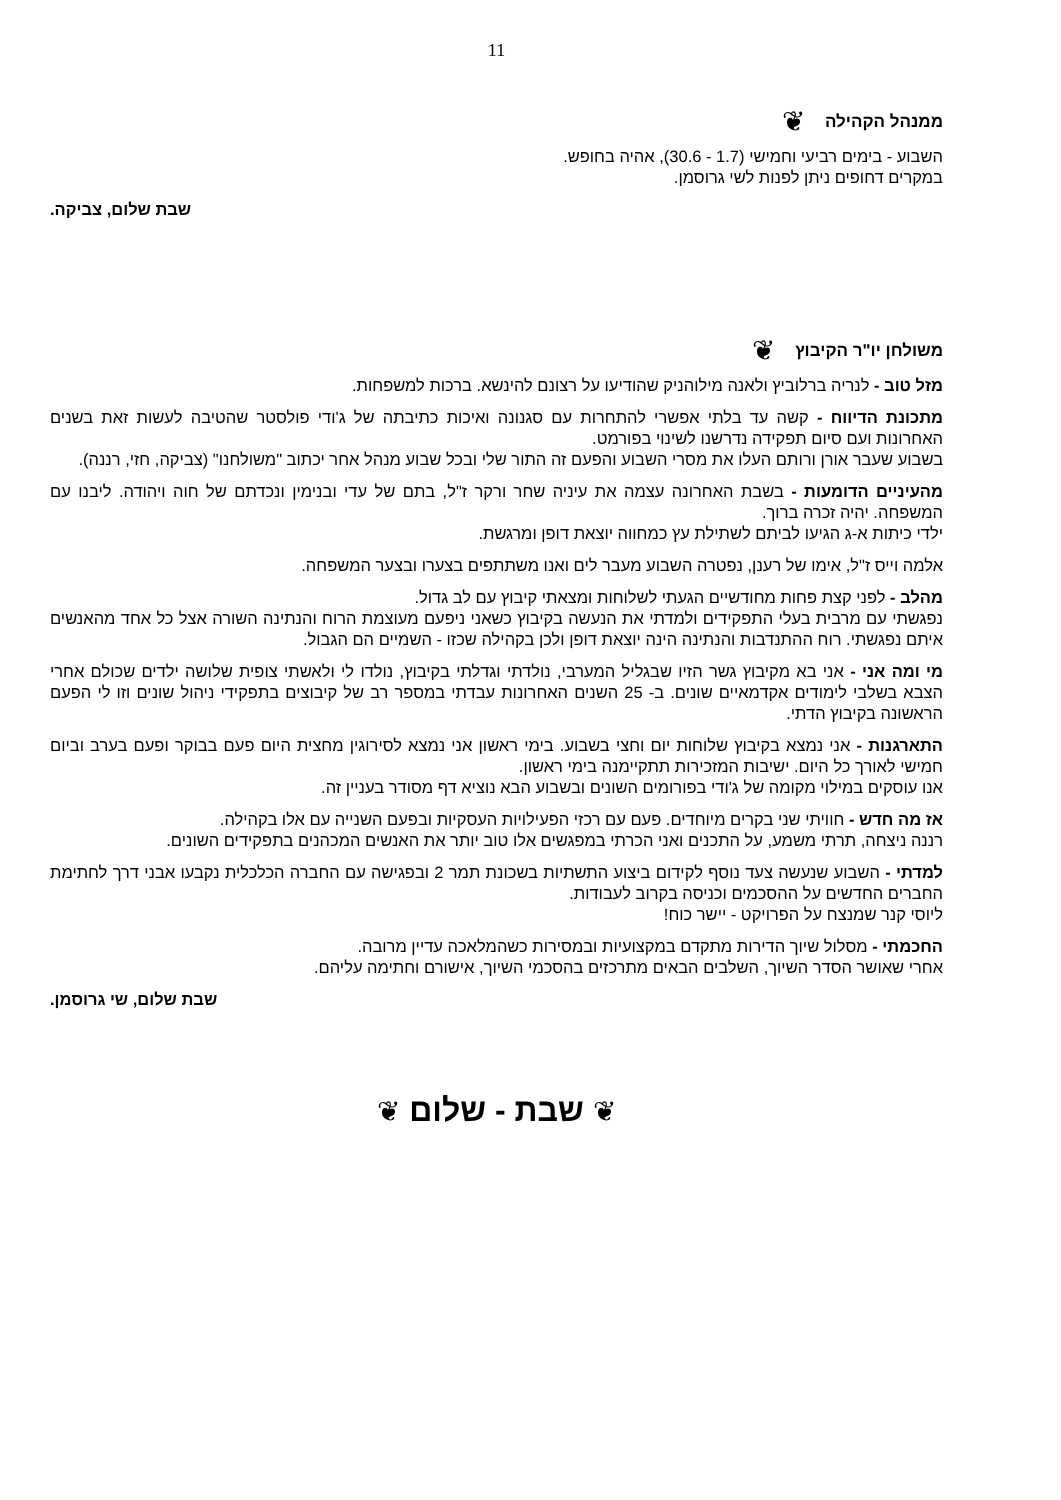11
ממנהל הקהילה ❦
השבוע - בימים רביעי וחמישי (1.7 - 30.6), אהיה בחופש.
במקרים דחופים ניתן לפנות לשי גרוסמן.
שבת שלום, צביקה.
משולחן יו"ר הקיבוץ ❦
מזל טוב - לנריה ברלוביץ ולאנה מילוהניק שהודיעו על רצונם להינשא. ברכות למשפחות.
מתכונת הדיווח - קשה עד בלתי אפשרי להתחרות עם סגנונה ואיכות כתיבתה של ג'ודי פולסטר שהטיבה לעשות זאת בשנים האחרונות ועם סיום תפקידה נדרשנו לשינוי בפורמט.
בשבוע שעבר אורן ורותם העלו את מסרי השבוע והפעם זה התור שלי ובכל שבוע מנהל אחר יכתוב "משולחנו" (צביקה, חזי, רננה).
מהעיניים הדומעות - בשבת האחרונה עצמה את עיניה שחר ורקר ז"ל, בתם של עדי ובנימין ונכדתם של חוה ויהודה. ליבנו עם המשפחה. יהיה זכרה ברוך.
ילדי כיתות א-ג הגיעו לביתם לשתילת עץ כמחווה יוצאת דופן ומרגשת.
אלמה וייס ז"ל, אימו של רענן, נפטרה השבוע מעבר לים ואנו משתתפים בצערו ובצער המשפחה.
מהלב - לפני קצת פחות מחודשיים הגעתי לשלוחות ומצאתי קיבוץ עם לב גדול.
נפגשתי עם מרבית בעלי התפקידים ולמדתי את הנעשה בקיבוץ כשאני ניפעם מעוצמת הרוח והנתינה השורה אצל כל אחד מהאנשים איתם נפגשתי. רוח ההתנדבות והנתינה הינה יוצאת דופן ולכן בקהילה שכזו - השמיים הם הגבול.
מי ומה אני - אני בא מקיבוץ גשר הזיו שבגליל המערבי, נולדתי וגדלתי בקיבוץ, נולדו לי ולאשתי צופית שלושה ילדים שכולם אחרי הצבא בשלבי לימודים אקדמאיים שונים. ב- 25 השנים האחרונות עבדתי במספר רב של קיבוצים בתפקידי ניהול שונים וזו לי הפעם הראשונה בקיבוץ הדתי.
התארגנות - אני נמצא בקיבוץ שלוחות יום וחצי בשבוע. בימי ראשון אני נמצא לסירוגין מחצית היום פעם בבוקר ופעם בערב וביום חמישי לאורך כל היום. ישיבות המזכירות תתקיימנה בימי ראשון.
אנו עוסקים במילוי מקומה של ג'ודי בפורומים השונים ובשבוע הבא נוציא דף מסודר בעניין זה.
אז מה חדש - חוויתי שני בקרים מיוחדים. פעם עם רכזי הפעילויות העסקיות ובפעם השנייה עם אלו בקהילה.
רננה ניצחה, תרתי משמע, על התכנים ואני הכרתי במפגשים אלו טוב יותר את האנשים המכהנים בתפקידים השונים.
למדתי - השבוע שנעשה צעד נוסף לקידום ביצוע התשתיות בשכונת תמר 2 ובפגישה עם החברה הכלכלית נקבעו אבני דרך לחתימת החברים החדשים על ההסכמים וכניסה בקרוב לעבודות.
ליוסי קנר שמנצח על הפרויקט - יישר כוח!
החכמתי - מסלול שיוך הדירות מתקדם במקצועיות ובמסירות כשהמלאכה עדיין מרובה.
אחרי שאושר הסדר השיוך, השלבים הבאים מתרכזים בהסכמי השיוך, אישורם וחתימה עליהם.
שבת שלום, שי גרוסמן.
❦ שבת - שלום ❦